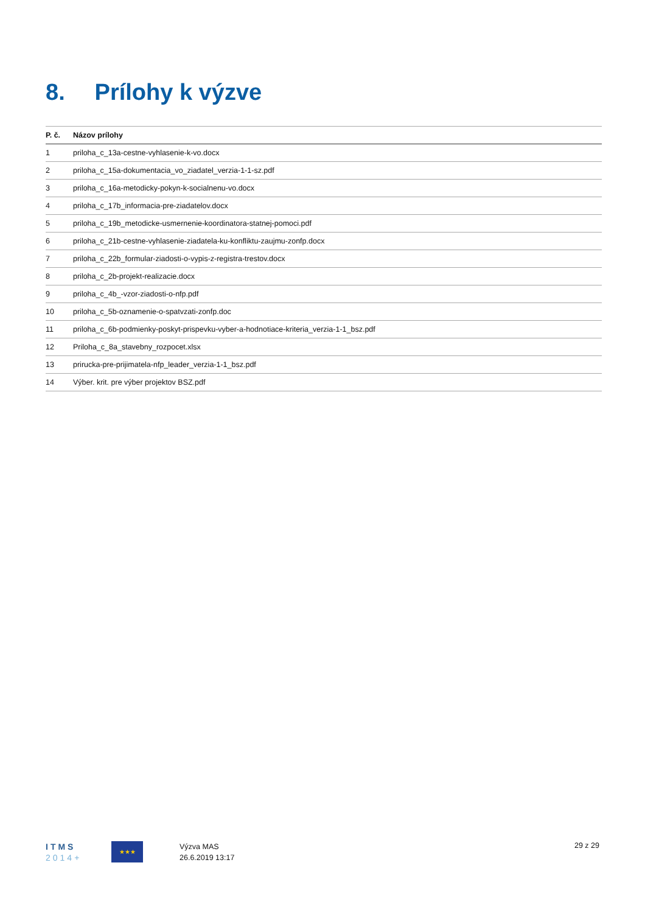8. Prílohy k výzve
| P. č. | Názov prílohy |
| --- | --- |
| 1 | priloha_c_13a-cestne-vyhlasenie-k-vo.docx |
| 2 | priloha_c_15a-dokumentacia_vo_ziadatel_verzia-1-1-sz.pdf |
| 3 | priloha_c_16a-metodicky-pokyn-k-socialnenu-vo.docx |
| 4 | priloha_c_17b_informacia-pre-ziadatelov.docx |
| 5 | priloha_c_19b_metodicke-usmernenie-koordinatora-statnej-pomoci.pdf |
| 6 | priloha_c_21b-cestne-vyhlasenie-ziadatela-ku-konfliktu-zaujmu-zonfp.docx |
| 7 | priloha_c_22b_formular-ziadosti-o-vypis-z-registra-trestov.docx |
| 8 | priloha_c_2b-projekt-realizacie.docx |
| 9 | priloha_c_4b_-vzor-ziadosti-o-nfp.pdf |
| 10 | priloha_c_5b-oznamenie-o-spatvzati-zonfp.doc |
| 11 | priloha_c_6b-podmienky-poskyt-prispevku-vyber-a-hodnotiace-kriteria_verzia-1-1_bsz.pdf |
| 12 | Priloha_c_8a_stavebny_rozpocet.xlsx |
| 13 | prirucka-pre-prijimatela-nfp_leader_verzia-1-1_bsz.pdf |
| 14 | Výber. krit. pre výber projektov BSZ.pdf |
ITMS
2014+
★★★
Výzva MAS
26.6.2019 13:17
29 z 29